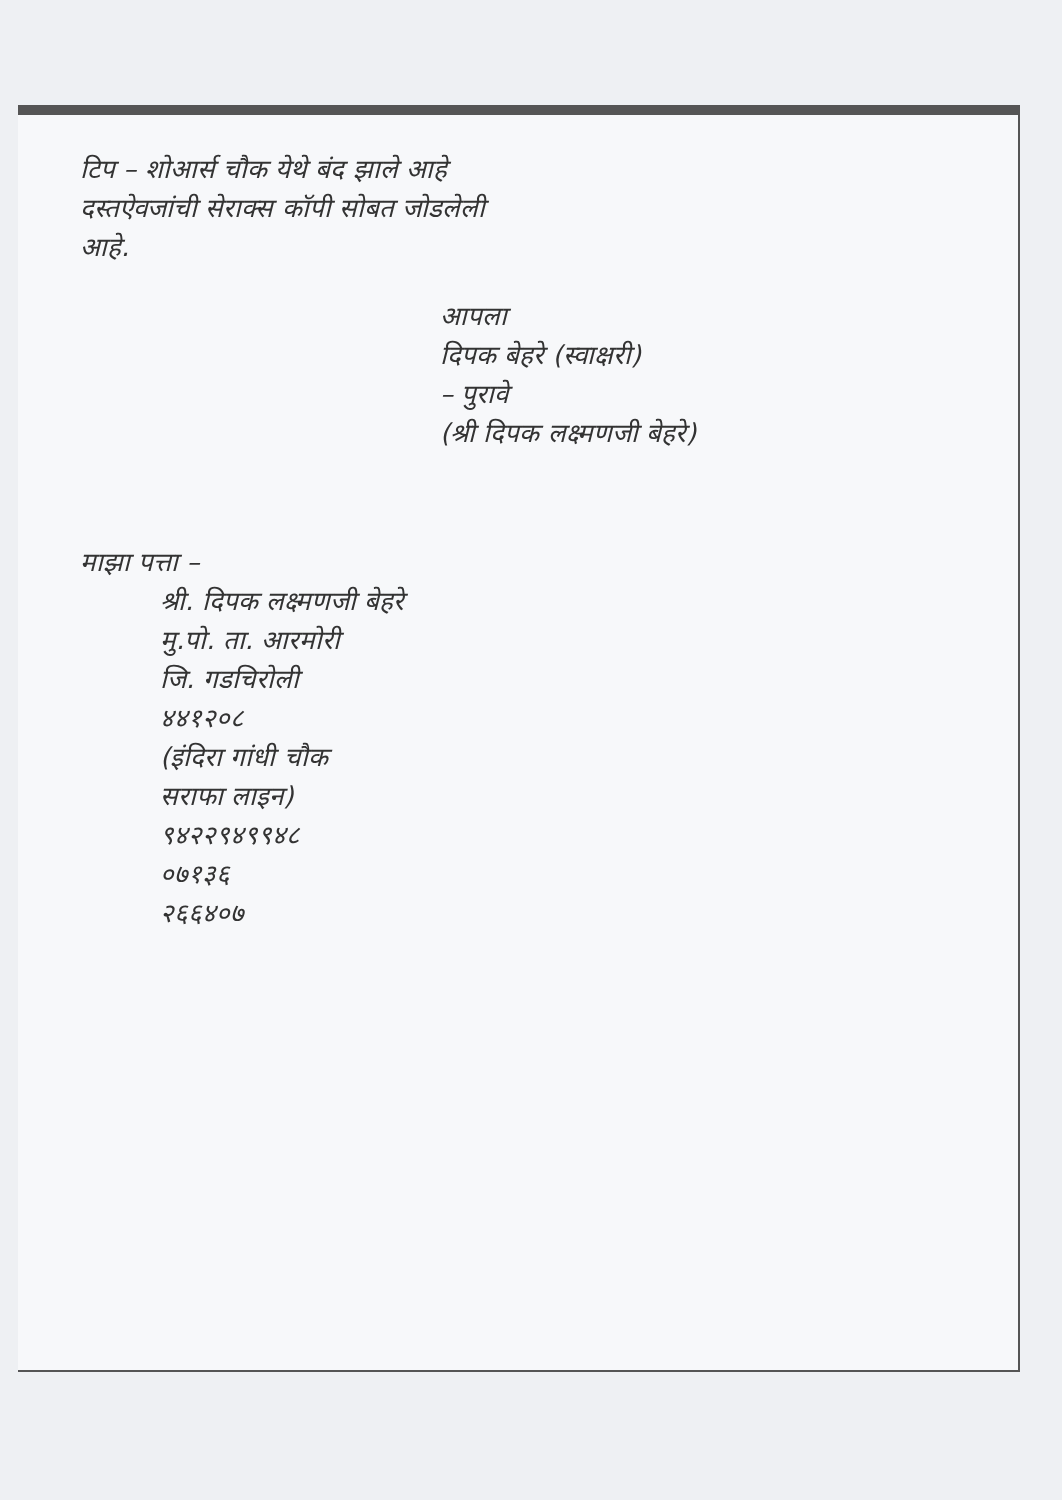टिप – शोआर्स चौक येथे बंद झाले आहे
दस्तऐवजांची सेराक्स कॉपी सोबत जोडलेली
आहे.
आपला
दिपक बेहरे (स्वाक्षरी)
– पुरावे
(श्री दिपक लक्ष्मणजी बेहरे)
माझा पत्ता –
श्री. दिपक लक्ष्मणजी बेहरे
मु.पो. ता. आरमोरी
जि. गडचिरोली
४४१२०८
(इंदिरा गांधी चौक
सराफा लाइन)
९४२२९४९९४८
०७१३६
२६६४०७